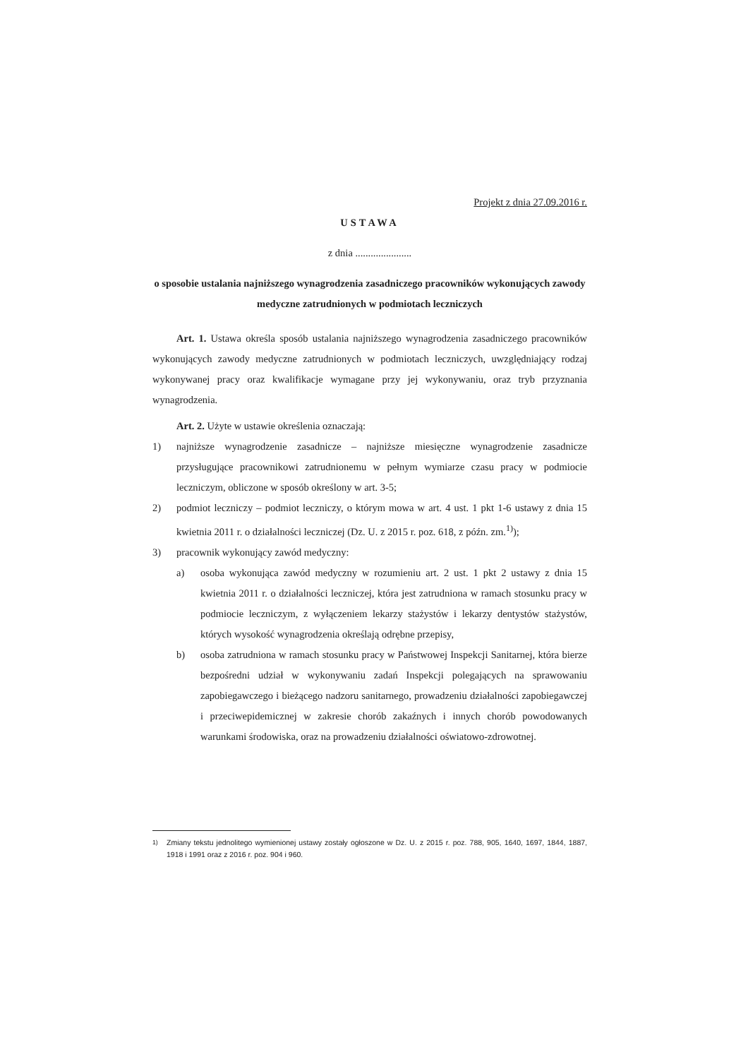Projekt z dnia 27.09.2016 r.
USTAWA
z dnia ......................
o sposobie ustalania najniższego wynagrodzenia zasadniczego pracowników wykonujących zawody medyczne zatrudnionych w podmiotach leczniczych
Art. 1. Ustawa określa sposób ustalania najniższego wynagrodzenia zasadniczego pracowników wykonujących zawody medyczne zatrudnionych w podmiotach leczniczych, uwzględniający rodzaj wykonywanej pracy oraz kwalifikacje wymagane przy jej wykonywaniu, oraz tryb przyznania wynagrodzenia.
Art. 2. Użyte w ustawie określenia oznaczają:
1) najniższe wynagrodzenie zasadnicze – najniższe miesięczne wynagrodzenie zasadnicze przysługujące pracownikowi zatrudnionemu w pełnym wymiarze czasu pracy w podmiocie leczniczym, obliczone w sposób określony w art. 3-5;
2) podmiot leczniczy – podmiot leczniczy, o którym mowa w art. 4 ust. 1 pkt 1-6 ustawy z dnia 15 kwietnia 2011 r. o działalności leczniczej (Dz. U. z 2015 r. poz. 618, z późn. zm.<sup>1)</sup>);
3) pracownik wykonujący zawód medyczny:
a) osoba wykonująca zawód medyczny w rozumieniu art. 2 ust. 1 pkt 2 ustawy z dnia 15 kwietnia 2011 r. o działalności leczniczej, która jest zatrudniona w ramach stosunku pracy w podmiocie leczniczym, z wyłączeniem lekarzy stażystów i lekarzy dentystów stażystów, których wysokość wynagrodzenia określają odrębne przepisy,
b) osoba zatrudniona w ramach stosunku pracy w Państwowej Inspekcji Sanitarnej, która bierze bezpośredni udział w wykonywaniu zadań Inspekcji polegających na sprawowaniu zapobiegawczego i bieżącego nadzoru sanitarnego, prowadzeniu działalności zapobiegawczej i przeciwepidemicznej w zakresie chorób zakaźnych i innych chorób powodowanych warunkami środowiska, oraz na prowadzeniu działalności oświatowo-zdrowotnej.
<sup>1)</sup> Zmiany tekstu jednolitego wymienionej ustawy zostały ogłoszone w Dz. U. z 2015 r. poz. 788, 905, 1640, 1697, 1844, 1887, 1918 i 1991 oraz z 2016 r. poz. 904 i 960.